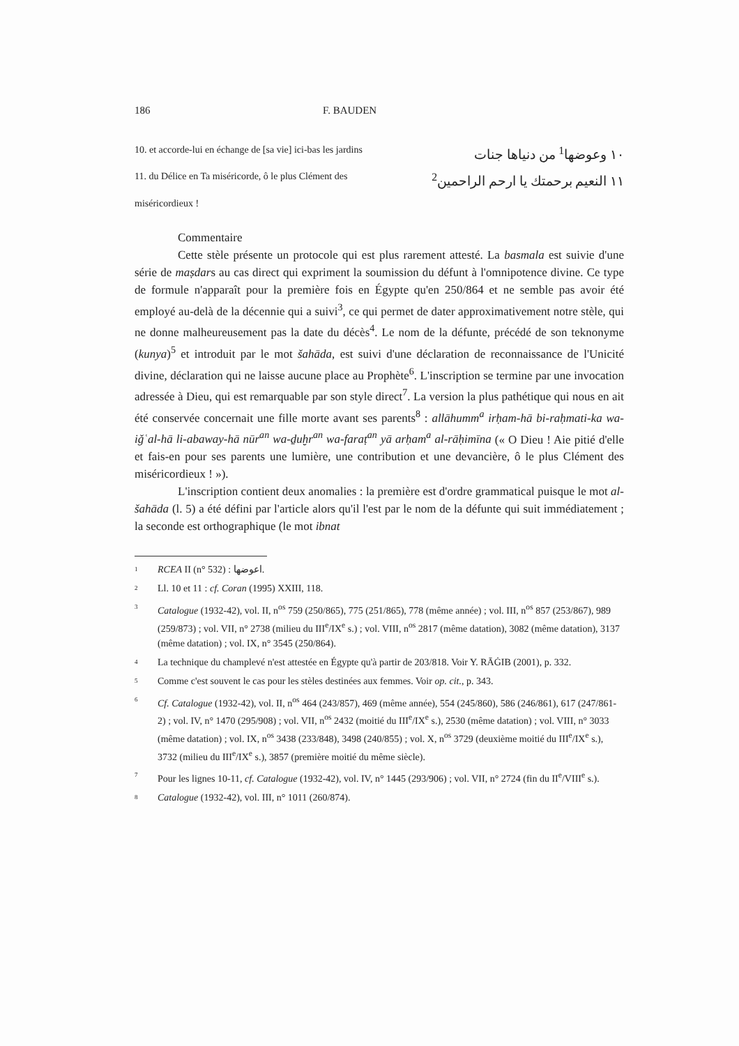186 F. BAUDEN
10. et accorde-lui en échange de [sa vie] ici-bas les jardins ١٠ وعوضها<sup>1</sup> من دنياها جنات
11. du Délice en Ta miséricorde, ô le plus Clément des ١١ النعيم برحمتك يا ارحم الراحمين<sup>2</sup>
miséricordieux !
Commentaire
Cette stèle présente un protocole qui est plus rarement attesté. La basmala est suivie d'une série de maṣdars au cas direct qui expriment la soumission du défunt à l'omnipotence divine. Ce type de formule n'apparaît pour la première fois en Égypte qu'en 250/864 et ne semble pas avoir été employé au-delà de la décennie qui a suivi<sup>3</sup>, ce qui permet de dater approximativement notre stèle, qui ne donne malheureusement pas la date du décès<sup>4</sup>. Le nom de la défunte, précédé de son teknonyme (kunya)<sup>5</sup> et introduit par le mot šahāda, est suivi d'une déclaration de reconnaissance de l'Unicité divine, déclaration qui ne laisse aucune place au Prophète<sup>6</sup>. L'inscription se termine par une invocation adressée à Dieu, qui est remarquable par son style direct<sup>7</sup>. La version la plus pathétique qui nous en ait été conservée concernait une fille morte avant ses parents<sup>8</sup> : allāhumm<sup>a</sup> irḥam-hā bi-raḥmati-ka wa-iǧʿal-hā li-abaway-hā nūr<sup>an</sup> wa-ḏuḫr<sup>an</sup> wa-faraṭ<sup>an</sup> yā arḥam<sup>a</sup> al-rāḥimīna (« O Dieu ! Aie pitié d'elle et fais-en pour ses parents une lumière, une contribution et une devancière, ô le plus Clément des miséricordieux ! »).
L'inscription contient deux anomalies : la première est d'ordre grammatical puisque le mot al-šahāda (l. 5) a été défini par l'article alors qu'il l'est par le nom de la défunte qui suit immédiatement ; la seconde est orthographique (le mot ibnat
1 RCEA II (n° 532) : اعوضها.
2 Ll. 10 et 11 : cf. Coran (1995) XXIII, 118.
3 Catalogue (1932-42), vol. II, n<sup>os</sup> 759 (250/865), 775 (251/865), 778 (même année) ; vol. III, n<sup>os</sup> 857 (253/867), 989 (259/873) ; vol. VII, n° 2738 (milieu du III<sup>e</sup>/IX<sup>e</sup> s.) ; vol. VIII, n<sup>os</sup> 2817 (même datation), 3082 (même datation), 3137 (même datation) ; vol. IX, n° 3545 (250/864).
4 La technique du champlevé n'est attestée en Égypte qu'à partir de 203/818. Voir Y. RĀĠIB (2001), p. 332.
5 Comme c'est souvent le cas pour les stèles destinées aux femmes. Voir op. cit., p. 343.
6 Cf. Catalogue (1932-42), vol. II, n<sup>os</sup> 464 (243/857), 469 (même année), 554 (245/860), 586 (246/861), 617 (247/861-2) ; vol. IV, n° 1470 (295/908) ; vol. VII, n<sup>os</sup> 2432 (moitié du III<sup>e</sup>/IX<sup>e</sup> s.), 2530 (même datation) ; vol. VIII, n° 3033 (même datation) ; vol. IX, n<sup>os</sup> 3438 (233/848), 3498 (240/855) ; vol. X, n<sup>os</sup> 3729 (deuxième moitié du III<sup>e</sup>/IX<sup>e</sup> s.), 3732 (milieu du III<sup>e</sup>/IX<sup>e</sup> s.), 3857 (première moitié du même siècle).
7 Pour les lignes 10-11, cf. Catalogue (1932-42), vol. IV, n° 1445 (293/906) ; vol. VII, n° 2724 (fin du II<sup>e</sup>/VIII<sup>e</sup> s.).
8 Catalogue (1932-42), vol. III, n° 1011 (260/874).